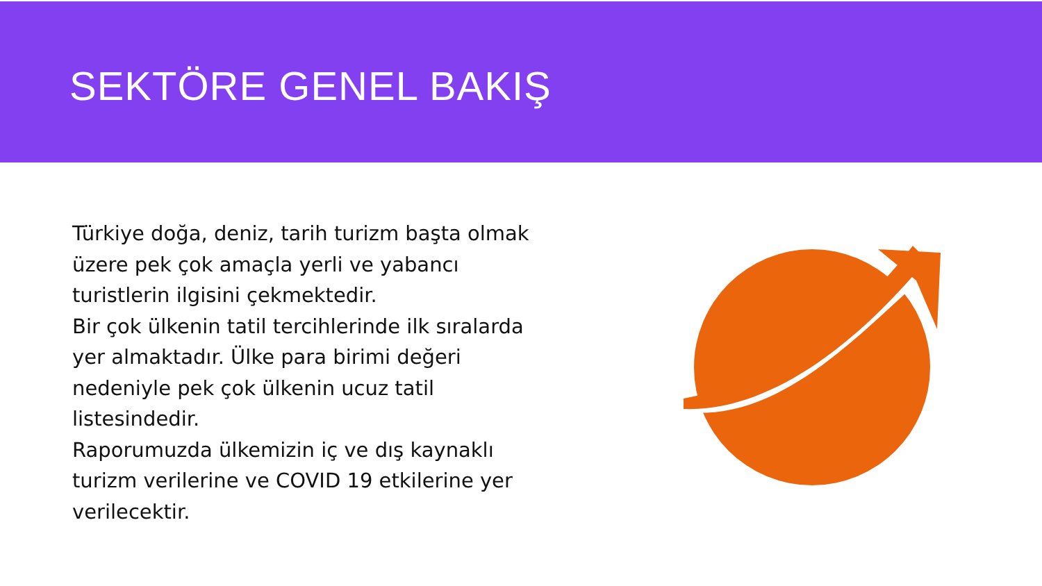SEKTÖRE GENEL BAKIŞ
Türkiye doğa, deniz, tarih turizm başta olmak üzere pek çok amaçla yerli ve yabancı turistlerin ilgisini çekmektedir.
Bir çok ülkenin tatil tercihlerinde ilk sıralarda yer almaktadır. Ülke para birimi değeri nedeniyle pek çok ülkenin ucuz tatil listesindedir.
Raporumuzda ülkemizin iç ve dış kaynaklı turizm verilerine ve COVID 19 etkilerine yer verilecektir.